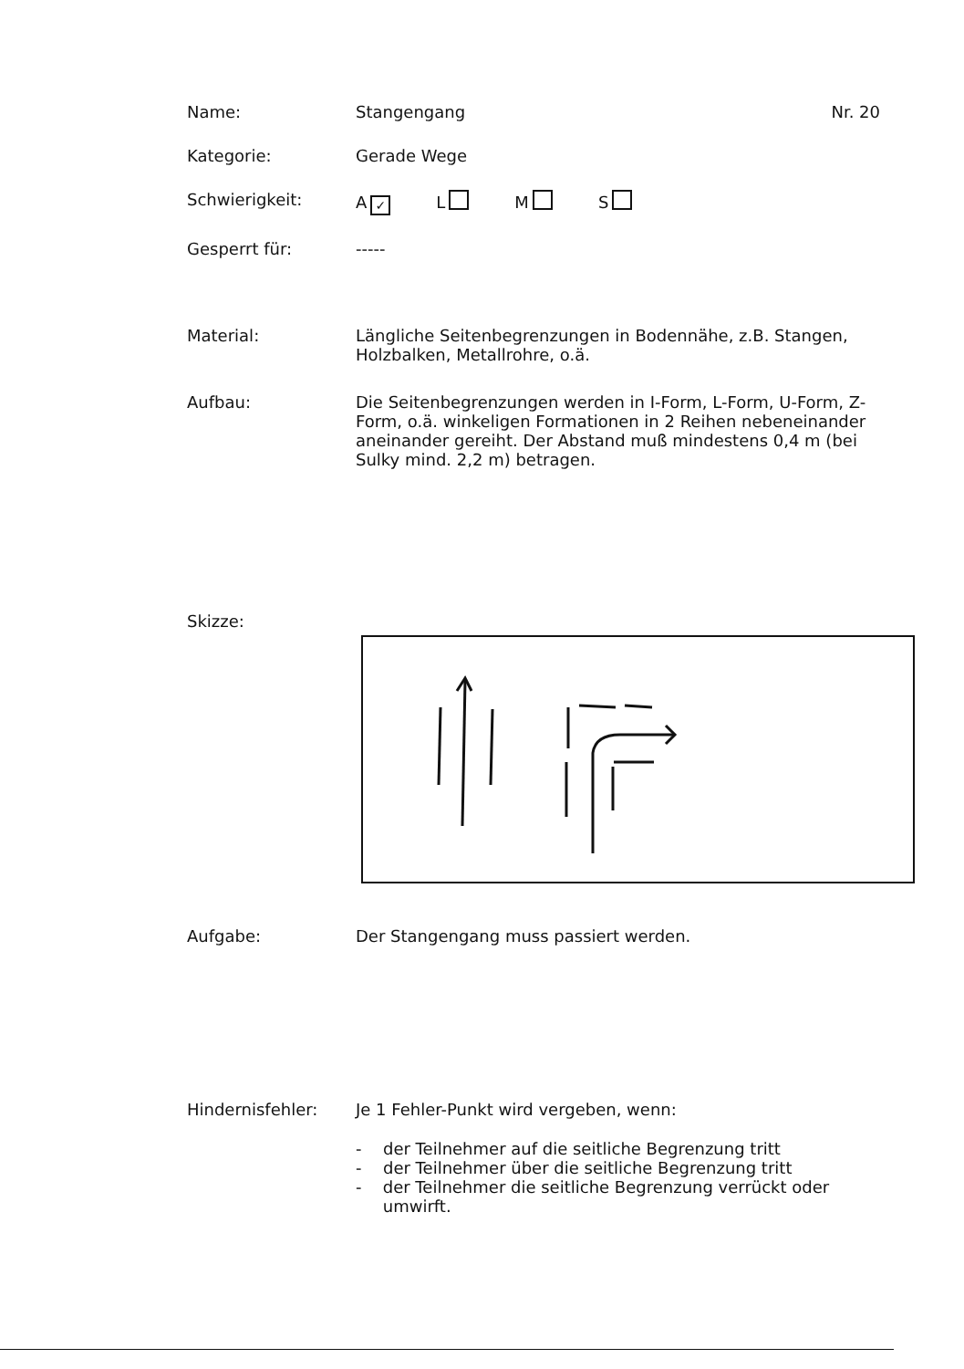Name: Stangengang Nr. 20
Kategorie: Gerade Wege
Schwierigkeit: A ✓ L M S
Gesperrt für: -----
Material: Längliche Seitenbegrenzungen in Bodennähe, z.B. Stangen, Holzbalken, Metallrohre, o.ä.
Aufbau: Die Seitenbegrenzungen werden in I-Form, L-Form, U-Form, Z-Form, o.ä. winkeligen Formationen in 2 Reihen nebeneinander aneinander gereiht. Der Abstand muß mindestens 0,4 m (bei Sulky mind. 2,2 m) betragen.
Skizze:
Aufgabe: Der Stangengang muss passiert werden.
Hindernisfehler: Je 1 Fehler-Punkt wird vergeben, wenn:
- der Teilnehmer auf die seitliche Begrenzung tritt
- der Teilnehmer über die seitliche Begrenzung tritt
- der Teilnehmer die seitliche Begrenzung verrückt oder umwirft.